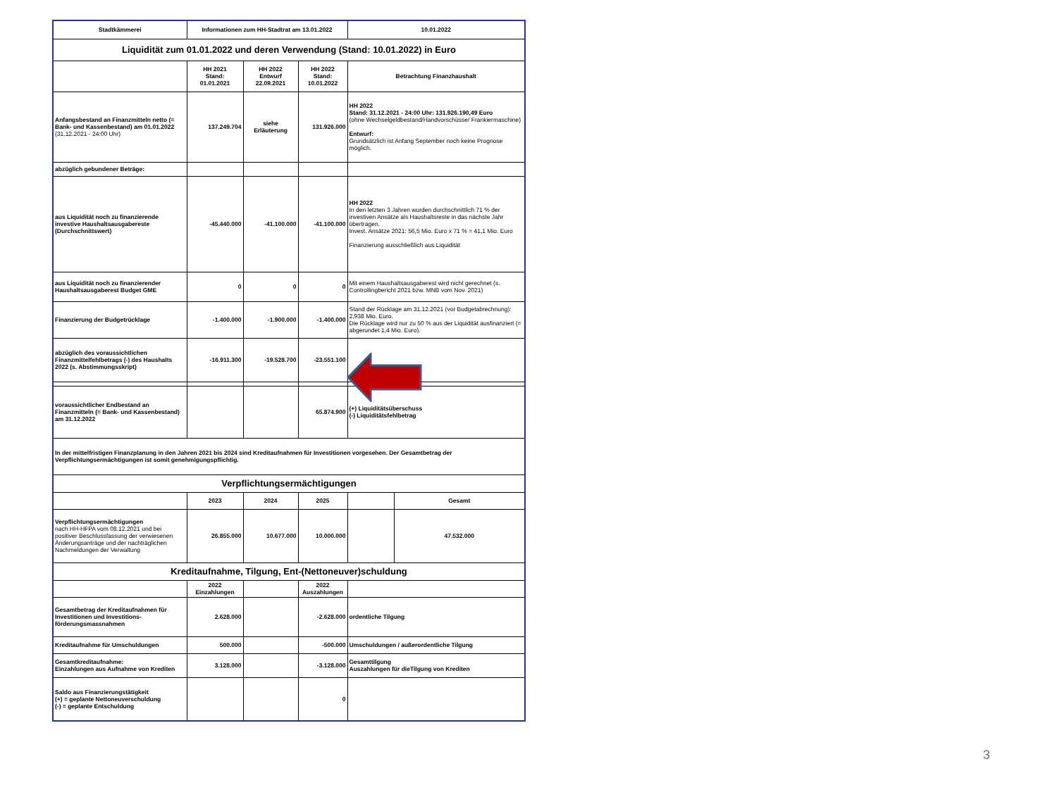| Stadtkämmerei | Informationen zum HH-Stadtrat am 13.01.2022 | | | 10.01.2022 | |
| --- | --- | --- | --- | --- | --- |
| Liquidität zum 01.01.2022 und deren Verwendung (Stand: 10.01.2022) in Euro | | | | | |
| | HH 2021 Stand: 01.01.2021 | HH 2022 Entwurf 22.09.2021 | HH 2022 Stand: 10.01.2022 | Betrachtung Finanzhaushalt | |
| Anfangsbestand an Finanzmitteln netto (= Bank- und Kassenbestand) am 01.01.2022 (31.12.2021 - 24:00 Uhr) | 137.249.704 | siehe Erläuterung | 131.926.000 | HH 2022 Stand: 31.12.2021 - 24:00 Uhr: 131.926.190,49 Euro (ohne Wechselgeldbestand/Handvorschüsse/ Frankiermaschine) Entwurf: Grundsätzlich ist Anfang September noch keine Prognose möglich. | |
| abzüglich gebundener Beträge: | | | | | |
| aus Liquidität noch zu finanzierende investive Haushaltsausgabereste (Durchschnittswert) | -45.440.000 | -41.100.000 | -41.100.000 | HH 2022 In den letzten 3 Jahren wurden durchschnittlich 71 % der investiven Ansätze als Haushaltsreste in das nächste Jahr übertragen. Invest. Ansätze 2021: 56,5 Mio. Euro x 71 % = 41,1 Mio. Euro Finanzierung ausschließlich aus Liquidität | |
| aus Liquidität noch zu finanzierender Haushaltsausgaberest Budget GME | 0 | 0 | 0 | Mit einem Haushaltsausgaberest wird nicht gerechnet (s. Controllingbericht 2021 bzw. MNB vom Nov. 2021) | |
| Finanzierung der Budgetrücklage | -1.400.000 | -1.900.000 | -1.400.000 | Stand der Rücklage am 31.12.2021 (vor Budgetabrechnung): 2,938 Mio. Euro. Die Rücklage wird nur zu 50 % aus der Liquidität ausfinanziert (= abgerundet 1,4 Mio. Euro). | |
| abzüglich des voraussichtlichen Finanzmittelfehlbetrags (-) des Haushalts 2022 (s. Abstimmungsskript) | -16.911.300 | -19.528.700 | -23.551.100 | | |
| voraussichtlicher Endbestand an Finanzmitteln (= Bank- und Kassenbestand) am 31.12.2022 | | | 65.874.900 | (+) Liquiditätsüberschuss (-) Liquiditätsfehlbetrag | |
| In der mittelfristigen Finanzplanung in den Jahren 2021 bis 2024 sind Kreditaufnahmen für Investitionen vorgesehen. Der Gesamtbetrag der Verpflichtungsermächtigungen ist somit genehmigungspflichtig. | | | | | |
| Verpflichtungsermächtigungen | | | | | |
| | 2023 | 2024 | 2025 | | Gesamt |
| Verpflichtungsermächtigungen nach HH-HFPA vom 08.12.2021 und bei positiver Beschlussfassung der verwiesenen Änderungsanträge und der nachträglichen Nachmeldungen der Verwaltung | 26.855.000 | 10.677.000 | 10.000.000 | | 47.532.000 |
| Kreditaufnahme, Tilgung, Ent-(Nettoneuver)schuldung | | | | | |
| | 2022 Einzahlungen | | 2022 Auszahlungen | | |
| Gesamtbetrag der Kreditaufnahmen für Investitionen und Investitions-förderungsmassnahmen | 2.628.000 | | -2.628.000 | ordentliche Tilgung | |
| Kreditaufnahme für Umschuldungen | 500.000 | | -500.000 | Umschuldungen / außerordentliche Tilgung | |
| Gesamtkreditaufnahme: Einzahlungen aus Aufnahme von Krediten | 3.128.000 | | -3.128.000 | Gesamttilgung Auszahlungen für dieTilgung von Krediten | |
| Saldo aus Finanzierungstätigkeit (+) = geplante Nettoneuverschuldung (-) = geplante Entschuldung | | | 0 | | |
3